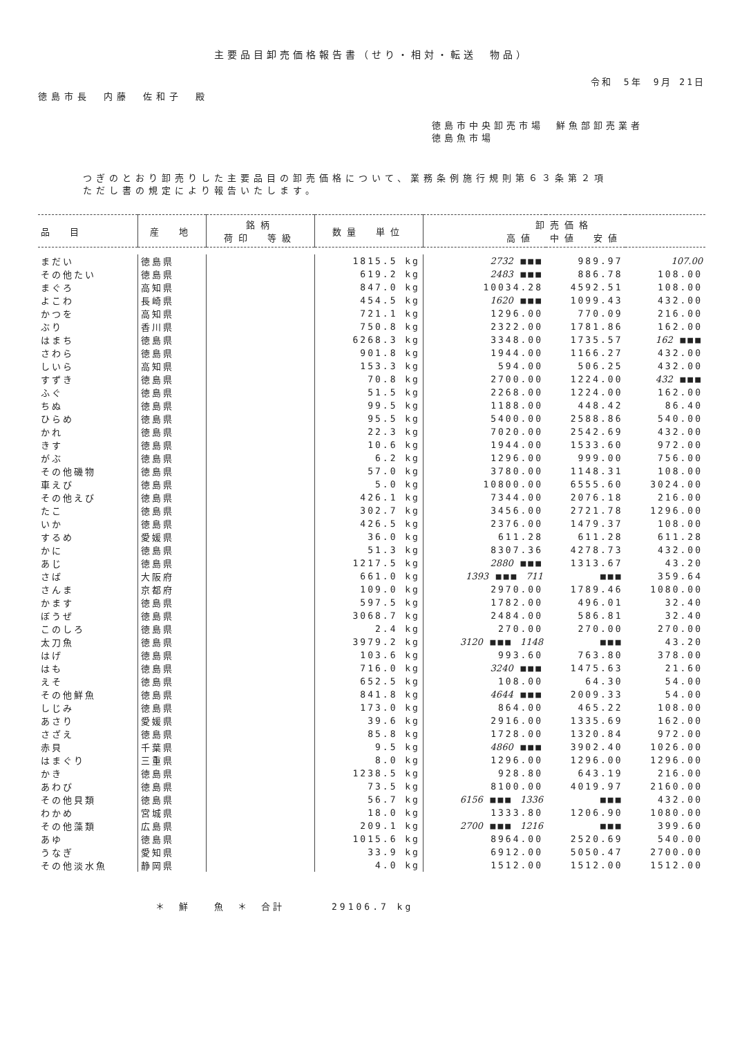主要品目卸売価格報告書（せり・相対・転送　物品）
令和　5年　9月 21日
徳島市長　内藤　佐和子　殿
徳島市中央卸売市場　鮮魚部卸売業者
徳島魚市場
つぎのとおり卸売りした主要品目の卸売価格について、業務条例施行規則第６３条第２項
ただし書の規定により報告いたします。
| 品 目 | 産 地 | 銘柄 荷印 等級 | 数量 単位 | 卸売価格 高値 中値 安値 | | |
| --- | --- | --- | --- | --- | --- | --- |
| まだい | 徳島県 | | 1815.5 kg | 2732 ■■■ | 989.97 | 107.00 |
| その他たい | 徳島県 | | 619.2 kg | 2483 ■■■ | 886.78 | 108.00 |
| まぐろ | 高知県 | | 847.0 kg | 10034.28 | 4592.51 | 108.00 |
| よこわ | 長崎県 | | 454.5 kg | 1620 ■■■ | 1099.43 | 432.00 |
| かつを | 高知県 | | 721.1 kg | 1296.00 | 770.09 | 216.00 |
| ぶり | 香川県 | | 750.8 kg | 2322.00 | 1781.86 | 162.00 |
| はまち | 徳島県 | | 6268.3 kg | 3348.00 | 1735.57 | 162 ■■■ |
| さわら | 徳島県 | | 901.8 kg | 1944.00 | 1166.27 | 432.00 |
| しいら | 高知県 | | 153.3 kg | 594.00 | 506.25 | 432.00 |
| すずき | 徳島県 | | 70.8 kg | 2700.00 | 1224.00 | 432 ■■■ |
| ふぐ | 徳島県 | | 51.5 kg | 2268.00 | 1224.00 | 162.00 |
| ちぬ | 徳島県 | | 99.5 kg | 1188.00 | 448.42 | 86.40 |
| ひらめ | 徳島県 | | 95.5 kg | 5400.00 | 2588.86 | 540.00 |
| かれ | 徳島県 | | 22.3 kg | 7020.00 | 2542.69 | 432.00 |
| きす | 徳島県 | | 10.6 kg | 1944.00 | 1533.60 | 972.00 |
| がぶ | 徳島県 | | 6.2 kg | 1296.00 | 999.00 | 756.00 |
| その他磯物 | 徳島県 | | 57.0 kg | 3780.00 | 1148.31 | 108.00 |
| 車えび | 徳島県 | | 5.0 kg | 10800.00 | 6555.60 | 3024.00 |
| その他えび | 徳島県 | | 426.1 kg | 7344.00 | 2076.18 | 216.00 |
| たこ | 徳島県 | | 302.7 kg | 3456.00 | 2721.78 | 1296.00 |
| いか | 徳島県 | | 426.5 kg | 2376.00 | 1479.37 | 108.00 |
| するめ | 愛媛県 | | 36.0 kg | 611.28 | 611.28 | 611.28 |
| かに | 徳島県 | | 51.3 kg | 8307.36 | 4278.73 | 432.00 |
| あじ | 徳島県 | | 1217.5 kg | 2880 ■■■ | 1313.67 | 43.20 |
| さば | 大阪府 | | 661.0 kg | 1393 ■■■ 711 | ■■■ | 359.64 |
| さんま | 京都府 | | 109.0 kg | 2970.00 | 1789.46 | 1080.00 |
| かます | 徳島県 | | 597.5 kg | 1782.00 | 496.01 | 32.40 |
| ぼうぜ | 徳島県 | | 3068.7 kg | 2484.00 | 586.81 | 32.40 |
| このしろ | 徳島県 | | 2.4 kg | 270.00 | 270.00 | 270.00 |
| 太刀魚 | 徳島県 | | 3979.2 kg | 3120 ■■■ 1148 | ■■■ | 43.20 |
| はげ | 徳島県 | | 103.6 kg | 993.60 | 763.80 | 378.00 |
| はも | 徳島県 | | 716.0 kg | 3240 ■■■ | 1475.63 | 21.60 |
| えそ | 徳島県 | | 652.5 kg | 108.00 | 64.30 | 54.00 |
| その他鮮魚 | 徳島県 | | 841.8 kg | 4644 ■■■ | 2009.33 | 54.00 |
| しじみ | 徳島県 | | 173.0 kg | 864.00 | 465.22 | 108.00 |
| あさり | 愛媛県 | | 39.6 kg | 2916.00 | 1335.69 | 162.00 |
| さざえ | 徳島県 | | 85.8 kg | 1728.00 | 1320.84 | 972.00 |
| 赤貝 | 千葉県 | | 9.5 kg | 4860 ■■■ | 3902.40 | 1026.00 |
| はまぐり | 三重県 | | 8.0 kg | 1296.00 | 1296.00 | 1296.00 |
| かき | 徳島県 | | 1238.5 kg | 928.80 | 643.19 | 216.00 |
| あわび | 徳島県 | | 73.5 kg | 8100.00 | 4019.97 | 2160.00 |
| その他貝類 | 徳島県 | | 56.7 kg | 6156 ■■■ 1336 | ■■■ | 432.00 |
| わかめ | 宮城県 | | 18.0 kg | 1333.80 | 1206.90 | 1080.00 |
| その他藻類 | 広島県 | | 209.1 kg | 2700 ■■■ 1216 | ■■■ | 399.60 |
| あゆ | 徳島県 | | 1015.6 kg | 8964.00 | 2520.69 | 540.00 |
| うなぎ | 愛知県 | | 33.9 kg | 6912.00 | 5050.47 | 2700.00 |
| その他淡水魚 | 静岡県 | | 4.0 kg | 1512.00 | 1512.00 | 1512.00 |
＊　鮮　　魚　＊　合計　　　　29106.7 kg